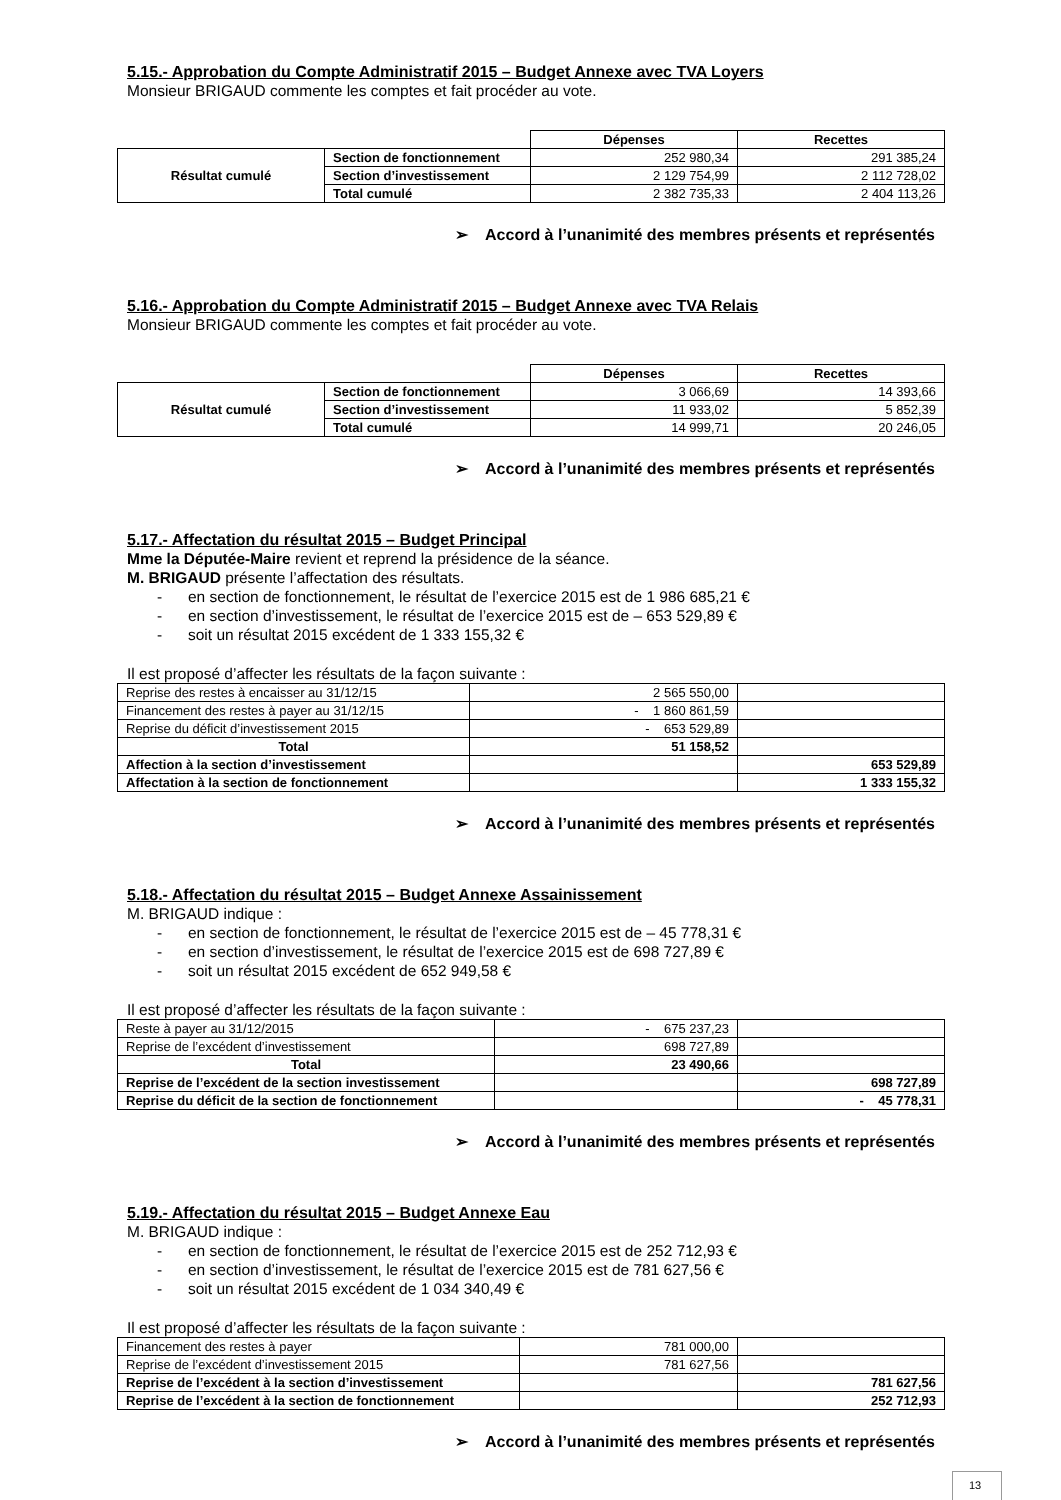5.15.- Approbation du Compte Administratif 2015 – Budget Annexe avec TVA Loyers
Monsieur BRIGAUD commente les comptes et fait procéder au vote.
| | | Dépenses | Recettes |
| Résultat cumulé | Section de fonctionnement | 252 980,34 | 291 385,24 |
| | Section d’investissement | 2 129 754,99 | 2 112 728,02 |
| | Total cumulé | 2 382 735,33 | 2 404 113,26 |
➢ Accord à l’unanimité des membres présents et représentés
5.16.- Approbation du Compte Administratif 2015 – Budget Annexe avec TVA Relais
Monsieur BRIGAUD commente les comptes et fait procéder au vote.
| | | Dépenses | Recettes |
| Résultat cumulé | Section de fonctionnement | 3 066,69 | 14 393,66 |
| | Section d’investissement | 11 933,02 | 5 852,39 |
| | Total cumulé | 14 999,71 | 20 246,05 |
➢ Accord à l’unanimité des membres présents et représentés
5.17.- Affectation du résultat 2015 – Budget Principal
Mme la Députée-Maire revient et reprend la présidence de la séance.
M. BRIGAUD présente l’affectation des résultats.
- en section de fonctionnement, le résultat de l’exercice 2015 est de 1 986 685,21 €
- en section d’investissement, le résultat de l’exercice 2015 est de – 653 529,89 €
- soit un résultat 2015 excédent de 1 333 155,32 €
Il est proposé d’affecter les résultats de la façon suivante :
| Reprise des restes à encaisser au 31/12/15 | 2 565 550,00 | |
| Financement des restes à payer au 31/12/15 | - 1 860 861,59 | |
| Reprise du déficit d’investissement 2015 | - 653 529,89 | |
| Total | 51 158,52 | |
| Affection à la section d’investissement | | 653 529,89 |
| Affectation à la section de fonctionnement | | 1 333 155,32 |
➢ Accord à l’unanimité des membres présents et représentés
5.18.- Affectation du résultat 2015 – Budget Annexe Assainissement
M. BRIGAUD indique :
- en section de fonctionnement, le résultat de l’exercice 2015 est de – 45 778,31 €
- en section d’investissement, le résultat de l’exercice 2015 est de 698 727,89 €
- soit un résultat 2015 excédent de 652 949,58 €
Il est proposé d’affecter les résultats de la façon suivante :
| Reste à payer au 31/12/2015 | - 675 237,23 | |
| Reprise de l’excédent d’investissement | 698 727,89 | |
| Total | 23 490,66 | |
| Reprise de l’excédent de la section investissement | | 698 727,89 |
| Reprise du déficit de la section de fonctionnement | | - 45 778,31 |
➢ Accord à l’unanimité des membres présents et représentés
5.19.- Affectation du résultat 2015 – Budget Annexe Eau
M. BRIGAUD indique :
- en section de fonctionnement, le résultat de l’exercice 2015 est de 252 712,93 €
- en section d’investissement, le résultat de l’exercice 2015 est de 781 627,56 €
- soit un résultat 2015 excédent de 1 034 340,49 €
Il est proposé d’affecter les résultats de la façon suivante :
| Financement des restes à payer | 781 000,00 | |
| Reprise de l’excédent d’investissement 2015 | 781 627,56 | |
| Reprise de l’excédent à la section d’investissement | | 781 627,56 |
| Reprise de l’excédent à la section de fonctionnement | | 252 712,93 |
➢ Accord à l’unanimité des membres présents et représentés
13